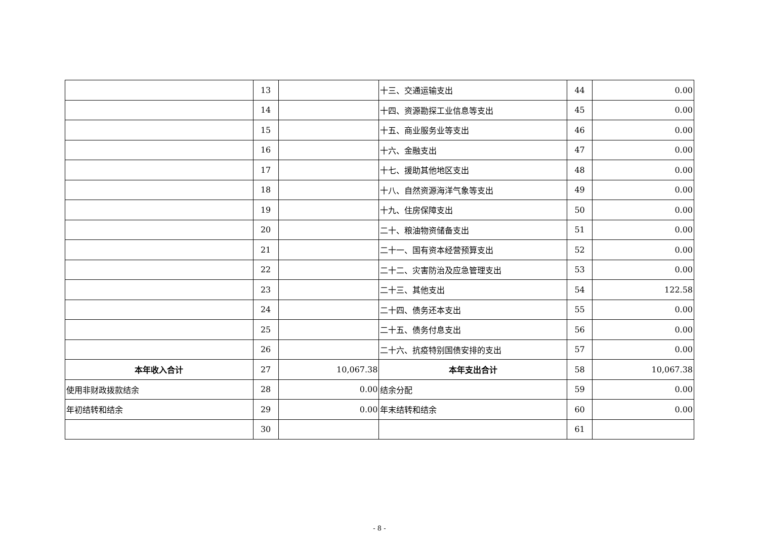| | 13 | | 十三、交通运输支出 | 44 | 0.00 |
| | 14 | | 十四、资源勘探工业信息等支出 | 45 | 0.00 |
| | 15 | | 十五、商业服务业等支出 | 46 | 0.00 |
| | 16 | | 十六、金融支出 | 47 | 0.00 |
| | 17 | | 十七、援助其他地区支出 | 48 | 0.00 |
| | 18 | | 十八、自然资源海洋气象等支出 | 49 | 0.00 |
| | 19 | | 十九、住房保障支出 | 50 | 0.00 |
| | 20 | | 二十、粮油物资储备支出 | 51 | 0.00 |
| | 21 | | 二十一、国有资本经营预算支出 | 52 | 0.00 |
| | 22 | | 二十二、灾害防治及应急管理支出 | 53 | 0.00 |
| | 23 | | 二十三、其他支出 | 54 | 122.58 |
| | 24 | | 二十四、债务还本支出 | 55 | 0.00 |
| | 25 | | 二十五、债务付息支出 | 56 | 0.00 |
| | 26 | | 二十六、抗疫特别国债安排的支出 | 57 | 0.00 |
| 本年收入合计 | 27 | 10,067.38 | 本年支出合计 | 58 | 10,067.38 |
| 使用非财政拨款结余 | 28 | 0.00 | 结余分配 | 59 | 0.00 |
| 年初结转和结余 | 29 | 0.00 | 年末结转和结余 | 60 | 0.00 |
| | 30 | | | 61 | |
- 8 -